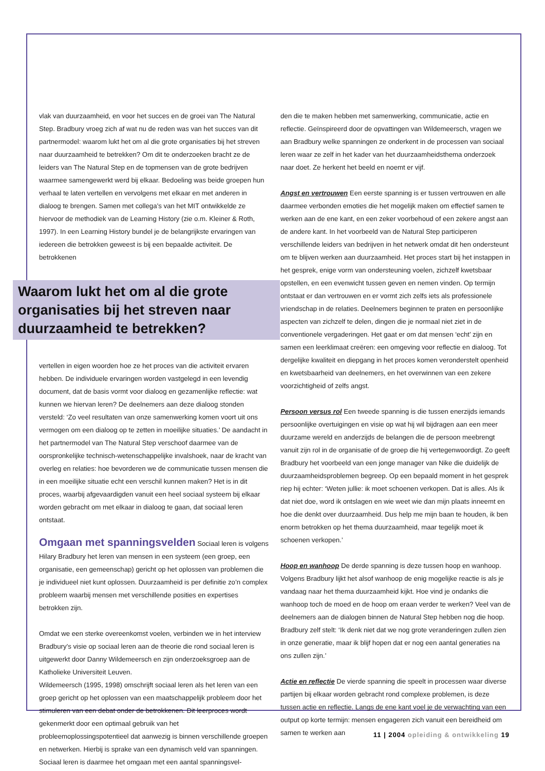vlak van duurzaamheid, en voor het succes en de groei van The Natural Step. Bradbury vroeg zich af wat nu de reden was van het succes van dit partnermodel: waarom lukt het om al die grote organisaties bij het streven naar duurzaamheid te betrekken? Om dit te onderzoeken bracht ze de leiders van The Natural Step en de topmensen van de grote bedrijven waarmee samengewerkt werd bij elkaar. Bedoeling was beide groepen hun verhaal te laten vertellen en vervolgens met elkaar en met anderen in dialoog te brengen. Samen met collega’s van het MIT ontwikkelde ze hiervoor de methodiek van de Learning History (zie o.m. Kleiner & Roth, 1997). In een Learning History bundel je de belangrijkste ervaringen van iedereen die betrokken geweest is bij een bepaalde activiteit. De betrokkenen
Waarom lukt het om al die grote organisaties bij het streven naar duurzaamheid te betrekken?
vertellen in eigen woorden hoe ze het proces van die activiteit ervaren hebben. De individuele ervaringen worden vastgelegd in een levendig document, dat de basis vormt voor dialoog en gezamenlijke reflectie: wat kunnen we hiervan leren? De deelnemers aan deze dialoog stonden versteld: ‘Zo veel resultaten van onze samenwerking komen voort uit ons vermogen om een dialoog op te zetten in moeilijke situaties.’ De aandacht in het partnermodel van The Natural Step verschoof daarmee van de oorspronkelijke technisch-wetenschappelijke invalshoek, naar de kracht van overleg en relaties: hoe bevorderen we de communicatie tussen mensen die in een moeilijke situatie echt een verschil kunnen maken? Het is in dit proces, waarbij afgevaardigden vanuit een heel sociaal systeem bij elkaar worden gebracht om met elkaar in dialoog te gaan, dat sociaal leren ontstaat.
Omgaan met spanningsvelden Sociaal leren is volgens Hilary Bradbury het leren van mensen in een systeem (een groep, een organisatie, een gemeenschap) gericht op het oplossen van problemen die je individueel niet kunt oplossen. Duurzaamheid is per definitie zo’n complex probleem waarbij mensen met verschillende posities en expertises betrokken zijn.
Omdat we een sterke overeenkomst voelen, verbinden we in het interview Bradbury’s visie op sociaal leren aan de theorie die rond sociaal leren is uitgewerkt door Danny Wildemeersch en zijn onderzoeksgroep aan de Katholieke Universiteit Leuven.
Wildemeersch (1995, 1998) omschrijft sociaal leren als het leren van een groep gericht op het oplossen van een maatschappelijk probleem door het stimuleren van een debat onder de betrokkenen. Dit leerproces wordt gekenmerkt door een optimaal gebruik van het probleemoplossingspotentieel dat aanwezig is binnen verschillende groepen en netwerken. Hierbij is sprake van een dynamisch veld van spanningen. Sociaal leren is daarmee het omgaan met een aantal spanningsvel-
den die te maken hebben met samenwerking, communicatie, actie en reflectie. Geïnspireerd door de opvattingen van Wildemeersch, vragen we aan Bradbury welke spanningen ze onderkent in de processen van sociaal leren waar ze zelf in het kader van het duurzaamheidsthema onderzoek naar doet. Ze herkent het beeld en noemt er vijf.
Angst en vertrouwen Een eerste spanning is er tussen vertrouwen en alle daarmee verbonden emoties die het mogelijk maken om effectief samen te werken aan de ene kant, en een zeker voorbehoud of een zekere angst aan de andere kant. In het voorbeeld van de Natural Step participeren verschillende leiders van bedrijven in het netwerk omdat dit hen ondersteunt om te blijven werken aan duurzaamheid. Het proces start bij het instappen in het gesprek, enige vorm van ondersteuning voelen, zichzelf kwetsbaar opstellen, en een evenwicht tussen geven en nemen vinden. Op termijn ontstaat er dan vertrouwen en er vormt zich zelfs iets als professionele vriendschap in de relaties. Deelnemers beginnen te praten en persoonlijke aspecten van zichzelf te delen, dingen die je normaal niet ziet in de conventionele vergaderingen. Het gaat er om dat mensen ‘echt’ zijn en samen een leerklimaat creëren: een omgeving voor reflectie en dialoog. Tot dergelijke kwaliteit en diepgang in het proces komen veronderstelt openheid en kwetsbaarheid van deelnemers, en het overwinnen van een zekere voorzichtigheid of zelfs angst.
Persoon versus rol Een tweede spanning is die tussen enerzijds iemands persoonlijke overtuigingen en visie op wat hij wil bijdragen aan een meer duurzame wereld en anderzijds de belangen die de persoon meebrengt vanuit zijn rol in de organisatie of de groep die hij vertegenwoordigt. Zo geeft Bradbury het voorbeeld van een jonge manager van Nike die duidelijk de duurzaamheidsproblemen begreep. Op een bepaald moment in het gesprek riep hij echter: ‘Weten jullie: ik moet schoenen verkopen. Dat is alles. Als ik dat niet doe, word ik ontslagen en wie weet wie dan mijn plaats inneemt en hoe die denkt over duurzaamheid. Dus help me mijn baan te houden, ik ben enorm betrokken op het thema duurzaamheid, maar tegelijk moet ik schoenen verkopen.’
Hoop en wanhoop De derde spanning is deze tussen hoop en wanhoop. Volgens Bradbury lijkt het alsof wanhoop de enig mogelijke reactie is als je vandaag naar het thema duurzaamheid kijkt. Hoe vind je ondanks die wanhoop toch de moed en de hoop om eraan verder te werken? Veel van de deelnemers aan de dialogen binnen de Natural Step hebben nog die hoop. Bradbury zelf stelt: ‘Ik denk niet dat we nog grote veranderingen zullen zien in onze generatie, maar ik blijf hopen dat er nog een aantal generaties na ons zullen zijn.’
Actie en reflectie De vierde spanning die speelt in processen waar diverse partijen bij elkaar worden gebracht rond complexe problemen, is deze tussen actie en reflectie. Langs de ene kant voel je de verwachting van een output op korte termijn: mensen engageren zich vanuit een bereidheid om samen te werken aan
11 | 2004 opleiding & ontwikkeling 19